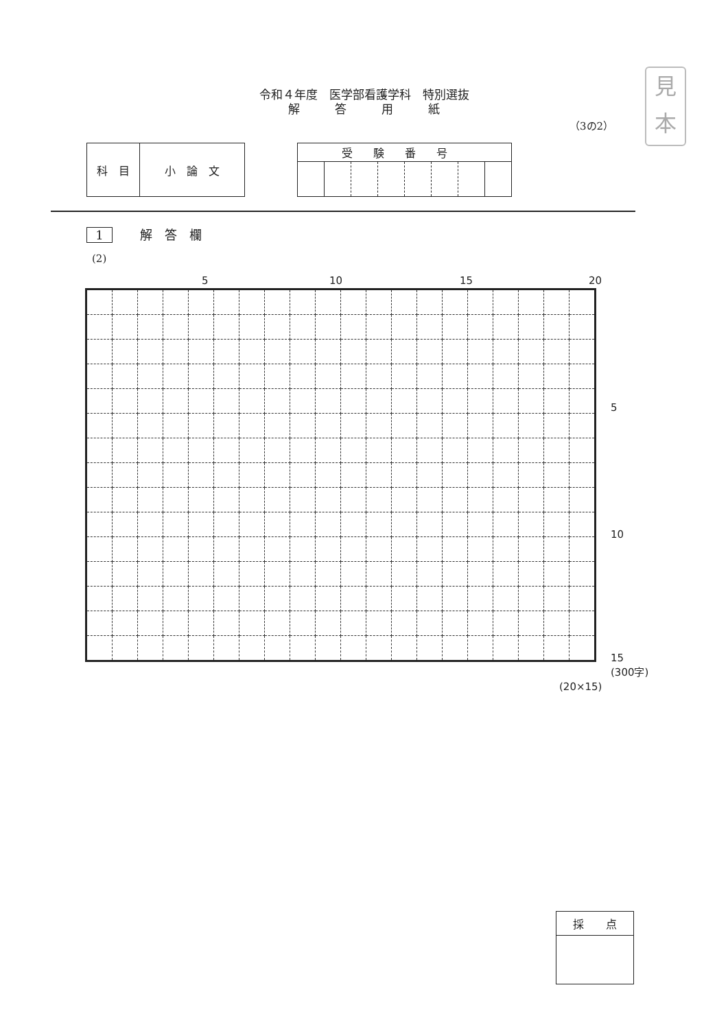見
本
令和４年度　医学部看護学科　特別選抜
解　　　答　　　用　　　紙
（3の2）
| 科 目 | 小 論 文 |
| 受験番号 | | | | | | | |
| --- | --- | --- | --- | --- | --- | --- | --- |
1 解　答　欄
(2)
5 10 15 20
5
10
15
(300字)
(20×15)
| 採 点 |